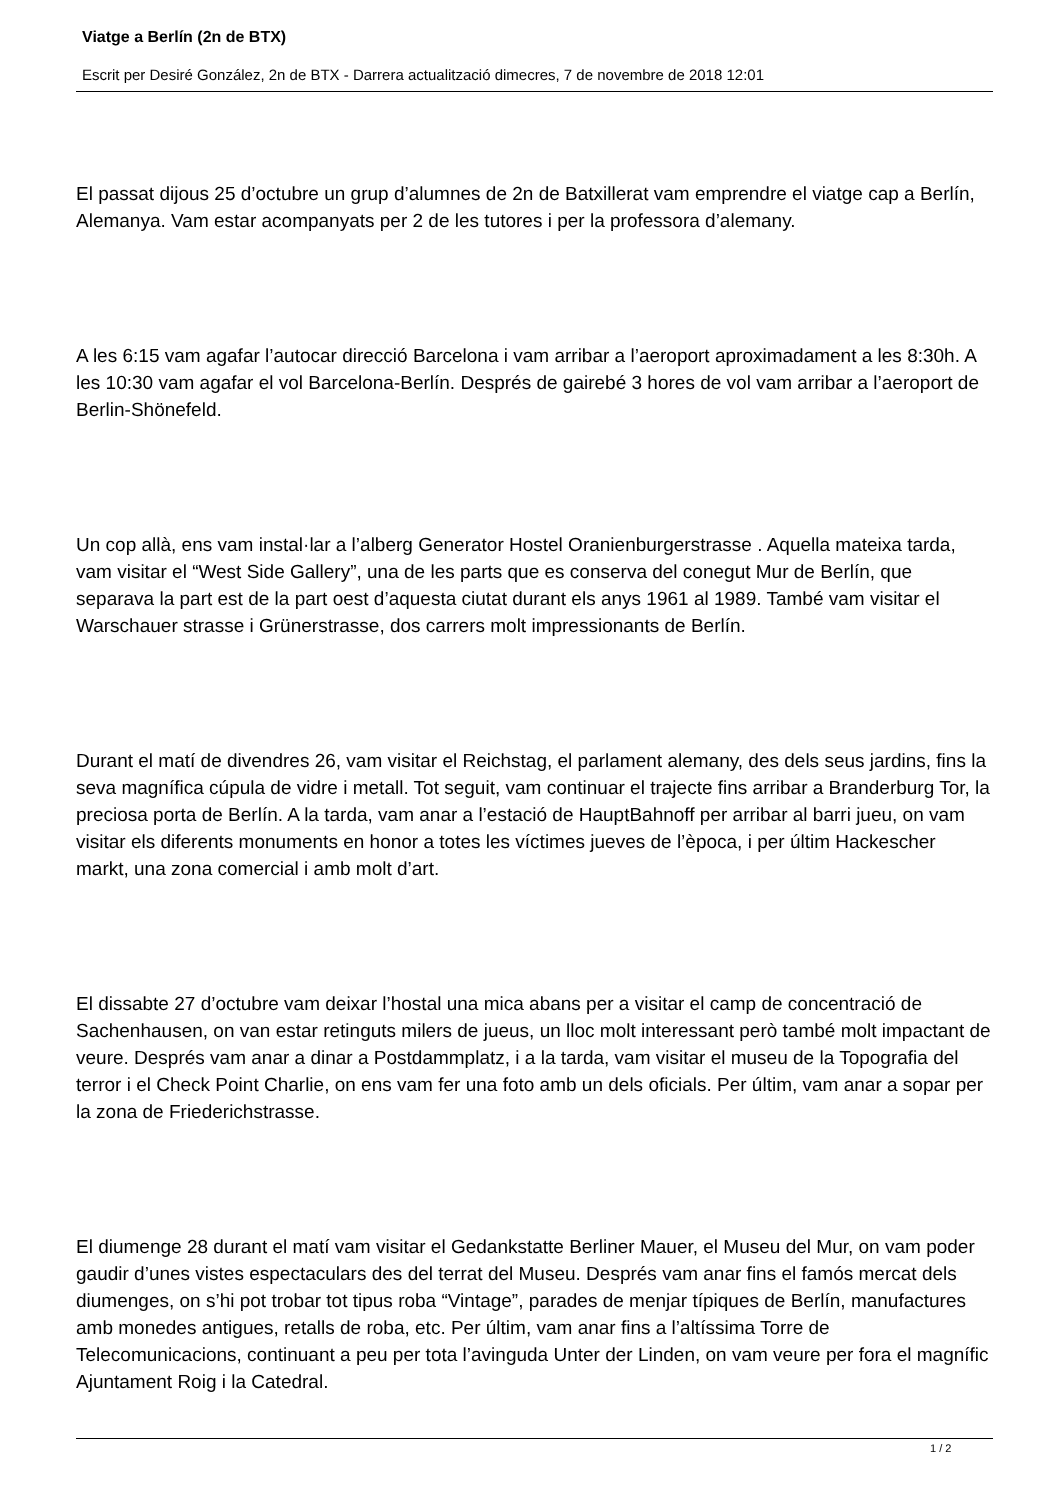Viatge a Berlín (2n de BTX)
Escrit per Desiré González, 2n de BTX - Darrera actualització dimecres, 7 de novembre de 2018 12:01
El passat dijous 25 d’octubre un grup d’alumnes de 2n de Batxillerat vam emprendre el viatge cap a Berlín, Alemanya. Vam estar acompanyats per 2 de les tutores i per la professora d’alemany.
A les 6:15 vam agafar l’autocar direcció Barcelona i vam arribar a l’aeroport aproximadament a les 8:30h. A les 10:30 vam agafar el vol Barcelona-Berlín. Després de gairebé 3 hores de vol vam arribar a l’aeroport de Berlin-Shönefeld.
Un cop allà, ens vam instal·lar a l’alberg Generator Hostel Oranienburgerstrasse . Aquella mateixa tarda, vam visitar el “West Side Gallery”, una de les parts que es conserva del conegut Mur de Berlín, que separava la part est de la part oest d’aquesta ciutat durant els anys 1961 al 1989. També vam visitar el Warschauer strasse i Grünerstrasse, dos carrers molt impressionants de Berlín.
Durant el matí de divendres 26, vam visitar el Reichstag, el parlament alemany, des dels seus jardins, fins la seva magnífica cúpula de vidre i metall. Tot seguit, vam continuar el trajecte fins arribar a Branderburg Tor, la preciosa porta de Berlín. A la tarda, vam anar a l’estació de HauptBahnoff per arribar al barri jueu, on vam visitar els diferents monuments en honor a totes les víctimes jueves de l’època, i per últim Hackescher markt, una zona comercial i amb molt d’art.
El dissabte 27 d’octubre vam deixar l’hostal una mica abans per a visitar el camp de concentració de Sachenhausen, on van estar retinguts milers de jueus, un lloc molt interessant però també molt impactant de veure. Després vam anar a dinar a Postdammplatz, i a la tarda, vam visitar el museu de la Topografia del terror i el Check Point Charlie, on ens vam fer una foto amb un dels oficials. Per últim, vam anar a sopar per la zona de Friederichstrasse.
El diumenge 28 durant el matí vam visitar el Gedankstatte Berliner Mauer, el Museu del Mur, on vam poder gaudir d’unes vistes espectaculars des del terrat del Museu. Després vam anar fins el famós mercat dels diumenges, on s’hi pot trobar tot tipus roba “Vintage”, parades de menjar típiques de Berlín, manufactures amb monedes antigues, retalls de roba, etc. Per últim, vam anar fins a l’altíssima Torre de Telecomunicacions, continuant a peu per tota l’avinguda Unter der Linden, on vam veure per fora el magnífic Ajuntament Roig i la Catedral.
1 / 2